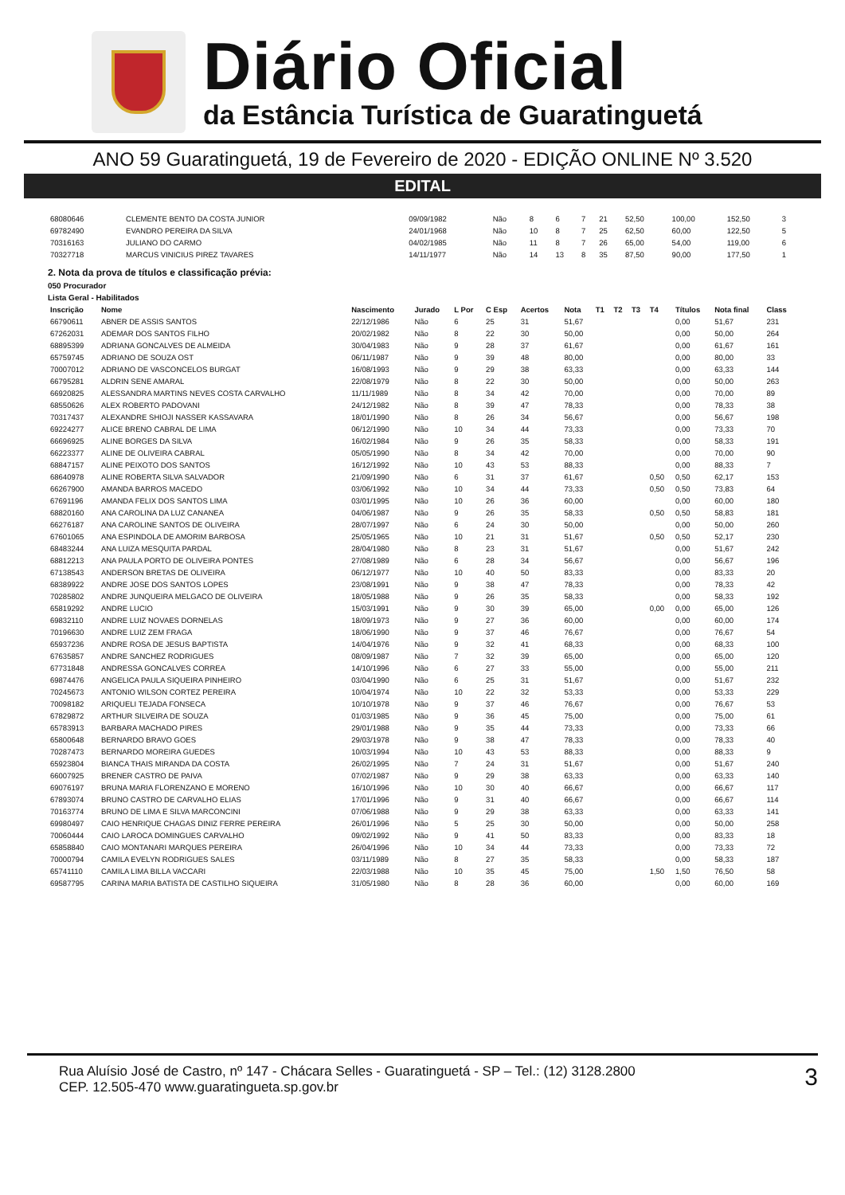Diário Oficial
da Estância Turística de Guaratinguetá
ANO 59 Guaratinguetá, 19 de Fevereiro de 2020 - EDIÇÃO ONLINE Nº 3.520
EDITAL
| 68080646 | CLEMENTE BENTO DA COSTA JUNIOR | 09/09/1982 | Não | 8 | 6 | 7 | 21 | 52,50 | 100,00 | 152,50 | 3 |
| 69782490 | EVANDRO PEREIRA DA SILVA | 24/01/1968 | Não | 10 | 8 | 7 | 25 | 62,50 | 60,00 | 122,50 | 5 |
| 70316163 | JULIANO DO CARMO | 04/02/1985 | Não | 11 | 8 | 7 | 26 | 65,00 | 54,00 | 119,00 | 6 |
| 70327718 | MARCUS VINICIUS PIREZ TAVARES | 14/11/1977 | Não | 14 | 13 | 8 | 35 | 87,50 | 90,00 | 177,50 | 1 |
2. Nota da prova de títulos e classificação prévia:
050 Procurador
Lista Geral - Habilitados
| Inscrição | Nome | Nascimento | Jurado | L Por | C Esp | Acertos | Nota | T1 | T2 | T3 | T4 | Títulos | Nota final | Class |
| --- | --- | --- | --- | --- | --- | --- | --- | --- | --- | --- | --- | --- | --- | --- |
| 66790611 | ABNER DE ASSIS SANTOS | 22/12/1986 | Não | 6 | 25 | 31 | 51,67 | | | | | 0,00 | 51,67 | 231 |
| 67262031 | ADEMAR DOS SANTOS FILHO | 20/02/1982 | Não | 8 | 22 | 30 | 50,00 | | | | | 0,00 | 50,00 | 264 |
| 68895399 | ADRIANA GONCALVES DE ALMEIDA | 30/04/1983 | Não | 9 | 28 | 37 | 61,67 | | | | | 0,00 | 61,67 | 161 |
| 65759745 | ADRIANO DE SOUZA OST | 06/11/1987 | Não | 9 | 39 | 48 | 80,00 | | | | | 0,00 | 80,00 | 33 |
| 70007012 | ADRIANO DE VASCONCELOS BURGAT | 16/08/1993 | Não | 9 | 29 | 38 | 63,33 | | | | | 0,00 | 63,33 | 144 |
| 66795281 | ALDRIN SENE AMARAL | 22/08/1979 | Não | 8 | 22 | 30 | 50,00 | | | | | 0,00 | 50,00 | 263 |
| 66920825 | ALESSANDRA MARTINS NEVES COSTA CARVALHO | 11/11/1989 | Não | 8 | 34 | 42 | 70,00 | | | | | 0,00 | 70,00 | 89 |
| 68550626 | ALEX ROBERTO PADOVANI | 24/12/1982 | Não | 8 | 39 | 47 | 78,33 | | | | | 0,00 | 78,33 | 38 |
| 70317437 | ALEXANDRE SHIOJI NASSER KASSAVARA | 18/01/1990 | Não | 8 | 26 | 34 | 56,67 | | | | | 0,00 | 56,67 | 198 |
| 69224277 | ALICE BRENO CABRAL DE LIMA | 06/12/1990 | Não | 10 | 34 | 44 | 73,33 | | | | | 0,00 | 73,33 | 70 |
| 66696925 | ALINE BORGES DA SILVA | 16/02/1984 | Não | 9 | 26 | 35 | 58,33 | | | | | 0,00 | 58,33 | 191 |
| 66223377 | ALINE DE OLIVEIRA CABRAL | 05/05/1990 | Não | 8 | 34 | 42 | 70,00 | | | | | 0,00 | 70,00 | 90 |
| 68847157 | ALINE PEIXOTO DOS SANTOS | 16/12/1992 | Não | 10 | 43 | 53 | 88,33 | | | | | 0,00 | 88,33 | 7 |
| 68640978 | ALINE ROBERTA SILVA SALVADOR | 21/09/1990 | Não | 6 | 31 | 37 | 61,67 | | | | 0,50 | 0,50 | 62,17 | 153 |
| 66267900 | AMANDA BARROS MACEDO | 03/06/1992 | Não | 10 | 34 | 44 | 73,33 | | | | 0,50 | 0,50 | 73,83 | 64 |
| 67691196 | AMANDA FELIX DOS SANTOS LIMA | 03/01/1995 | Não | 10 | 26 | 36 | 60,00 | | | | | 0,00 | 60,00 | 180 |
| 68820160 | ANA CAROLINA DA LUZ CANANEA | 04/06/1987 | Não | 9 | 26 | 35 | 58,33 | | | | 0,50 | 0,50 | 58,83 | 181 |
| 66276187 | ANA CAROLINE SANTOS DE OLIVEIRA | 28/07/1997 | Não | 6 | 24 | 30 | 50,00 | | | | | 0,00 | 50,00 | 260 |
| 67601065 | ANA ESPINDOLA DE AMORIM BARBOSA | 25/05/1965 | Não | 10 | 21 | 31 | 51,67 | | | | 0,50 | 0,50 | 52,17 | 230 |
| 68483244 | ANA LUIZA MESQUITA PARDAL | 28/04/1980 | Não | 8 | 23 | 31 | 51,67 | | | | | 0,00 | 51,67 | 242 |
| 68812213 | ANA PAULA PORTO DE OLIVEIRA PONTES | 27/08/1989 | Não | 6 | 28 | 34 | 56,67 | | | | | 0,00 | 56,67 | 196 |
| 67138543 | ANDERSON BRETAS DE OLIVEIRA | 06/12/1977 | Não | 10 | 40 | 50 | 83,33 | | | | | 0,00 | 83,33 | 20 |
| 68389922 | ANDRE JOSE DOS SANTOS LOPES | 23/08/1991 | Não | 9 | 38 | 47 | 78,33 | | | | | 0,00 | 78,33 | 42 |
| 70285802 | ANDRE JUNQUEIRA MELGACO DE OLIVEIRA | 18/05/1988 | Não | 9 | 26 | 35 | 58,33 | | | | | 0,00 | 58,33 | 192 |
| 65819292 | ANDRE LUCIO | 15/03/1991 | Não | 9 | 30 | 39 | 65,00 | | | | 0,00 | 0,00 | 65,00 | 126 |
| 69832110 | ANDRE LUIZ NOVAES DORNELAS | 18/09/1973 | Não | 9 | 27 | 36 | 60,00 | | | | | 0,00 | 60,00 | 174 |
| 70196630 | ANDRE LUIZ ZEM FRAGA | 18/06/1990 | Não | 9 | 37 | 46 | 76,67 | | | | | 0,00 | 76,67 | 54 |
| 65937236 | ANDRE ROSA DE JESUS BAPTISTA | 14/04/1976 | Não | 9 | 32 | 41 | 68,33 | | | | | 0,00 | 68,33 | 100 |
| 67635857 | ANDRE SANCHEZ RODRIGUES | 08/09/1987 | Não | 7 | 32 | 39 | 65,00 | | | | | 0,00 | 65,00 | 120 |
| 67731848 | ANDRESSA GONCALVES CORREA | 14/10/1996 | Não | 6 | 27 | 33 | 55,00 | | | | | 0,00 | 55,00 | 211 |
| 69874476 | ANGELICA PAULA SIQUEIRA PINHEIRO | 03/04/1990 | Não | 6 | 25 | 31 | 51,67 | | | | | 0,00 | 51,67 | 232 |
| 70245673 | ANTONIO WILSON CORTEZ PEREIRA | 10/04/1974 | Não | 10 | 22 | 32 | 53,33 | | | | | 0,00 | 53,33 | 229 |
| 70098182 | ARIQUELI TEJADA FONSECA | 10/10/1978 | Não | 9 | 37 | 46 | 76,67 | | | | | 0,00 | 76,67 | 53 |
| 67829872 | ARTHUR SILVEIRA DE SOUZA | 01/03/1985 | Não | 9 | 36 | 45 | 75,00 | | | | | 0,00 | 75,00 | 61 |
| 65783913 | BARBARA MACHADO PIRES | 29/01/1988 | Não | 9 | 35 | 44 | 73,33 | | | | | 0,00 | 73,33 | 66 |
| 65800648 | BERNARDO BRAVO GOES | 29/03/1978 | Não | 9 | 38 | 47 | 78,33 | | | | | 0,00 | 78,33 | 40 |
| 70287473 | BERNARDO MOREIRA GUEDES | 10/03/1994 | Não | 10 | 43 | 53 | 88,33 | | | | | 0,00 | 88,33 | 9 |
| 65923804 | BIANCA THAIS MIRANDA DA COSTA | 26/02/1995 | Não | 7 | 24 | 31 | 51,67 | | | | | 0,00 | 51,67 | 240 |
| 66007925 | BRENER CASTRO DE PAIVA | 07/02/1987 | Não | 9 | 29 | 38 | 63,33 | | | | | 0,00 | 63,33 | 140 |
| 69076197 | BRUNA MARIA FLORENZANO E MORENO | 16/10/1996 | Não | 10 | 30 | 40 | 66,67 | | | | | 0,00 | 66,67 | 117 |
| 67893074 | BRUNO CASTRO DE CARVALHO ELIAS | 17/01/1996 | Não | 9 | 31 | 40 | 66,67 | | | | | 0,00 | 66,67 | 114 |
| 70163774 | BRUNO DE LIMA E SILVA MARCONCINI | 07/06/1988 | Não | 9 | 29 | 38 | 63,33 | | | | | 0,00 | 63,33 | 141 |
| 69980497 | CAIO HENRIQUE CHAGAS DINIZ FERRE PEREIRA | 26/01/1996 | Não | 5 | 25 | 30 | 50,00 | | | | | 0,00 | 50,00 | 258 |
| 70060444 | CAIO LAROCA DOMINGUES CARVALHO | 09/02/1992 | Não | 9 | 41 | 50 | 83,33 | | | | | 0,00 | 83,33 | 18 |
| 65858840 | CAIO MONTANARI MARQUES PEREIRA | 26/04/1996 | Não | 10 | 34 | 44 | 73,33 | | | | | 0,00 | 73,33 | 72 |
| 70000794 | CAMILA EVELYN RODRIGUES SALES | 03/11/1989 | Não | 8 | 27 | 35 | 58,33 | | | | | 0,00 | 58,33 | 187 |
| 65741110 | CAMILA LIMA BILLA VACCARI | 22/03/1988 | Não | 10 | 35 | 45 | 75,00 | | | | 1,50 | 1,50 | 76,50 | 58 |
| 69587795 | CARINA MARIA BATISTA DE CASTILHO SIQUEIRA | 31/05/1980 | Não | 8 | 28 | 36 | 60,00 | | | | | 0,00 | 60,00 | 169 |
Rua Aluísio José de Castro, nº 147 - Chácara Selles - Guaratinguetá - SP – Tel.: (12) 3128.2800
CEP. 12.505-470 www.guaratingueta.sp.gov.br
3